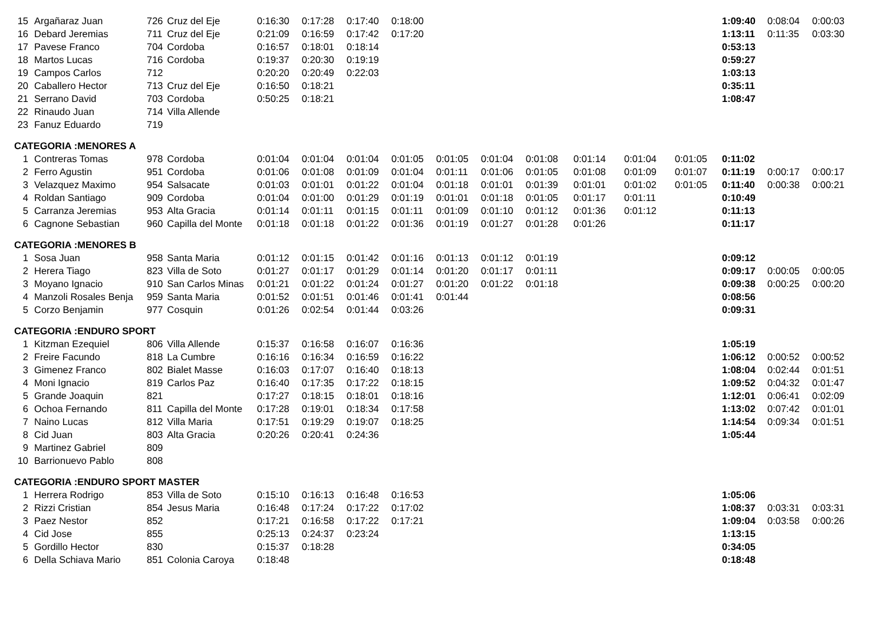| 15 | Argañaraz Juan | 726 | Cruz del Eje | 0:16:30 | 0:17:28 | 0:17:40 | 0:18:00 | | | | | | | 1:09:40 | 0:08:04 | 0:00:03 |
| 16 | Debard Jeremias | 711 | Cruz del Eje | 0:21:09 | 0:16:59 | 0:17:42 | 0:17:20 | | | | | | | 1:13:11 | 0:11:35 | 0:03:30 |
| 17 | Pavese Franco | 704 | Cordoba | 0:16:57 | 0:18:01 | 0:18:14 | | | | | | | | 0:53:13 | | |
| 18 | Martos Lucas | 716 | Cordoba | 0:19:37 | 0:20:30 | 0:19:19 | | | | | | | | 0:59:27 | | |
| 19 | Campos Carlos | 712 | | 0:20:20 | 0:20:49 | 0:22:03 | | | | | | | | 1:03:13 | | |
| 20 | Caballero Hector | 713 | Cruz del Eje | 0:16:50 | 0:18:21 | | | | | | | | | 0:35:11 | | |
| 21 | Serrano David | 703 | Cordoba | 0:50:25 | 0:18:21 | | | | | | | | | 1:08:47 | | |
| 22 | Rinaudo Juan | 714 | Villa Allende | | | | | | | | | | | | | |
| 23 | Fanuz Eduardo | 719 | | | | | | | | | | | | | | |
| CATEGORIA :MENORES A | | | | | | | | | | | | | | | | |
| 1 | Contreras Tomas | 978 | Cordoba | 0:01:04 | 0:01:04 | 0:01:04 | 0:01:05 | 0:01:05 | 0:01:04 | 0:01:08 | 0:01:14 | 0:01:04 | 0:01:05 | 0:11:02 | | |
| 2 | Ferro Agustin | 951 | Cordoba | 0:01:06 | 0:01:08 | 0:01:09 | 0:01:04 | 0:01:11 | 0:01:06 | 0:01:05 | 0:01:08 | 0:01:09 | 0:01:07 | 0:11:19 | 0:00:17 | 0:00:17 |
| 3 | Velazquez Maximo | 954 | Salsacate | 0:01:03 | 0:01:01 | 0:01:22 | 0:01:04 | 0:01:18 | 0:01:01 | 0:01:39 | 0:01:01 | 0:01:02 | 0:01:05 | 0:11:40 | 0:00:38 | 0:00:21 |
| 4 | Roldan Santiago | 909 | Cordoba | 0:01:04 | 0:01:00 | 0:01:29 | 0:01:19 | 0:01:01 | 0:01:18 | 0:01:05 | 0:01:17 | 0:01:11 | | 0:10:49 | | |
| 5 | Carranza Jeremias | 953 | Alta Gracia | 0:01:14 | 0:01:11 | 0:01:15 | 0:01:11 | 0:01:09 | 0:01:10 | 0:01:12 | 0:01:36 | 0:01:12 | | 0:11:13 | | |
| 6 | Cagnone Sebastian | 960 | Capilla del Monte | 0:01:18 | 0:01:18 | 0:01:22 | 0:01:36 | 0:01:19 | 0:01:27 | 0:01:28 | 0:01:26 | | | 0:11:17 | | |
| CATEGORIA :MENORES B | | | | | | | | | | | | | | | | |
| 1 | Sosa Juan | 958 | Santa Maria | 0:01:12 | 0:01:15 | 0:01:42 | 0:01:16 | 0:01:13 | 0:01:12 | 0:01:19 | | | | 0:09:12 | | |
| 2 | Herera Tiago | 823 | Villa de Soto | 0:01:27 | 0:01:17 | 0:01:29 | 0:01:14 | 0:01:20 | 0:01:17 | 0:01:11 | | | | 0:09:17 | 0:00:05 | 0:00:05 |
| 3 | Moyano Ignacio | 910 | San Carlos Minas | 0:01:21 | 0:01:22 | 0:01:24 | 0:01:27 | 0:01:20 | 0:01:22 | 0:01:18 | | | | 0:09:38 | 0:00:25 | 0:00:20 |
| 4 | Manzoli Rosales Benja | 959 | Santa Maria | 0:01:52 | 0:01:51 | 0:01:46 | 0:01:41 | 0:01:44 | | | | | | 0:08:56 | | |
| 5 | Corzo Benjamin | 977 | Cosquin | 0:01:26 | 0:02:54 | 0:01:44 | 0:03:26 | | | | | | | 0:09:31 | | |
| CATEGORIA :ENDURO SPORT | | | | | | | | | | | | | | | | |
| 1 | Kitzman Ezequiel | 806 | Villa Allende | 0:15:37 | 0:16:58 | 0:16:07 | 0:16:36 | | | | | | | 1:05:19 | | |
| 2 | Freire Facundo | 818 | La Cumbre | 0:16:16 | 0:16:34 | 0:16:59 | 0:16:22 | | | | | | | 1:06:12 | 0:00:52 | 0:00:52 |
| 3 | Gimenez Franco | 802 | Bialet Masse | 0:16:03 | 0:17:07 | 0:16:40 | 0:18:13 | | | | | | | 1:08:04 | 0:02:44 | 0:01:51 |
| 4 | Moni Ignacio | 819 | Carlos Paz | 0:16:40 | 0:17:35 | 0:17:22 | 0:18:15 | | | | | | | 1:09:52 | 0:04:32 | 0:01:47 |
| 5 | Grande Joaquin | 821 | | 0:17:27 | 0:18:15 | 0:18:01 | 0:18:16 | | | | | | | 1:12:01 | 0:06:41 | 0:02:09 |
| 6 | Ochoa Fernando | 811 | Capilla del Monte | 0:17:28 | 0:19:01 | 0:18:34 | 0:17:58 | | | | | | | 1:13:02 | 0:07:42 | 0:01:01 |
| 7 | Naino Lucas | 812 | Villa Maria | 0:17:51 | 0:19:29 | 0:19:07 | 0:18:25 | | | | | | | 1:14:54 | 0:09:34 | 0:01:51 |
| 8 | Cid Juan | 803 | Alta Gracia | 0:20:26 | 0:20:41 | 0:24:36 | | | | | | | | 1:05:44 | | |
| 9 | Martinez Gabriel | 809 | | | | | | | | | | | | | | |
| 10 | Barrionuevo Pablo | 808 | | | | | | | | | | | | | | |
| CATEGORIA :ENDURO SPORT MASTER | | | | | | | | | | | | | | | | |
| 1 | Herrera Rodrigo | 853 | Villa de Soto | 0:15:10 | 0:16:13 | 0:16:48 | 0:16:53 | | | | | | | 1:05:06 | | |
| 2 | Rizzi Cristian | 854 | Jesus Maria | 0:16:48 | 0:17:24 | 0:17:22 | 0:17:02 | | | | | | | 1:08:37 | 0:03:31 | 0:03:31 |
| 3 | Paez Nestor | 852 | | 0:17:21 | 0:16:58 | 0:17:22 | 0:17:21 | | | | | | | 1:09:04 | 0:03:58 | 0:00:26 |
| 4 | Cid Jose | 855 | | 0:25:13 | 0:24:37 | 0:23:24 | | | | | | | | 1:13:15 | | |
| 5 | Gordillo Hector | 830 | | 0:15:37 | 0:18:28 | | | | | | | | | 0:34:05 | | |
| 6 | Della Schiava Mario | 851 | Colonia Caroya | 0:18:48 | | | | | | | | | | 0:18:48 | | |